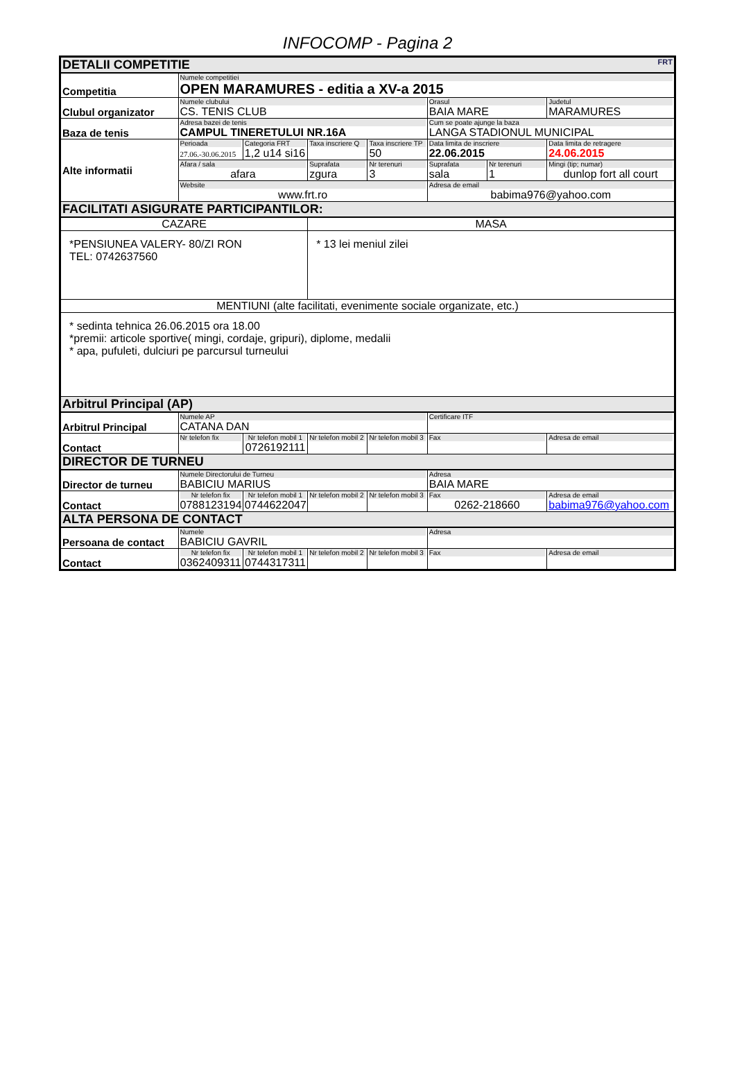INFOCOMP - Pagina 2
| DETALII COMPETITIE FRT | | | | | | | |
| Competitia | Numele competitiei OPEN MARAMURES - editia a XV-a 2015 | | | | | | |
| Clubul organizator | Numele clubului CS. TENIS CLUB | | | | Orasul BAIA MARE | | Judetul MARAMURES |
| Baza de tenis | Adresa bazei de tenis CAMPUL TINERETULUI NR.16A | | | | Cum se poate ajunge la baza LANGA STADIONUL MUNICIPAL | | |
| Alte informatii | Perioada 27.06.-30.06.2015 | Categoria FRT 1,2 u14 si16 | Taxa inscriere Q | Taxa inscriere TP 50 | Data limita de inscriere 22.06.2015 | | Data limita de retragere 24.06.2015 |
| | Afara / sala afara | | Suprafata zgura | Nr terenuri 3 | Suprafata sala | Nr terenuri 1 | Mingi (tip; numar) dunlop fort all court |
| | Website www.frt.ro | | | | Adresa de email babima976@yahoo.com | | |
| FACILITATI ASIGURATE PARTICIPANTILOR: | | | | | | | |
| CAZARE | | | MASA | | | | |
| *PENSIUNEA VALERY- 80/ZI RON TEL: 0742637560 | | | * 13 lei meniul zilei | | | | |
| MENTIUNI (alte facilitati, evenimente sociale organizate, etc.) | | | | | | | |
| * sedinta tehnica 26.06.2015 ora 18.00 *premii: articole sportive( mingi, cordaje, gripuri), diplome, medalii * apa, pufuleti, dulciuri pe parcursul turneului | | | | | | | |
| Arbitrul Principal (AP) | | | | | | | |
| Arbitrul Principal | Numele AP CATANA DAN | | | | Certificare ITF | | |
| Contact | Nr telefon fix | Nr telefon mobil 1 0726192111 | Nr telefon mobil 2 | Nr telefon mobil 3 | Fax | | Adresa de email |
| DIRECTOR DE TURNEU | | | | | | | |
| Director de turneu | Numele Directorului de Turneu BABICIU MARIUS | | | | Adresa BAIA MARE | | |
| Contact | Nr telefon fix 0788123194 | Nr telefon mobil 1 0744622047 | Nr telefon mobil 2 | Nr telefon mobil 3 | Fax 0262-218660 | | Adresa de email babima976@yahoo.com |
| ALTA PERSONA DE CONTACT | | | | | | | |
| Persoana de contact | Numele BABICIU GAVRIL | | | | Adresa | | |
| Contact | Nr telefon fix 0362409311 | Nr telefon mobil 1 0744317311 | Nr telefon mobil 2 | Nr telefon mobil 3 | Fax | | Adresa de email |